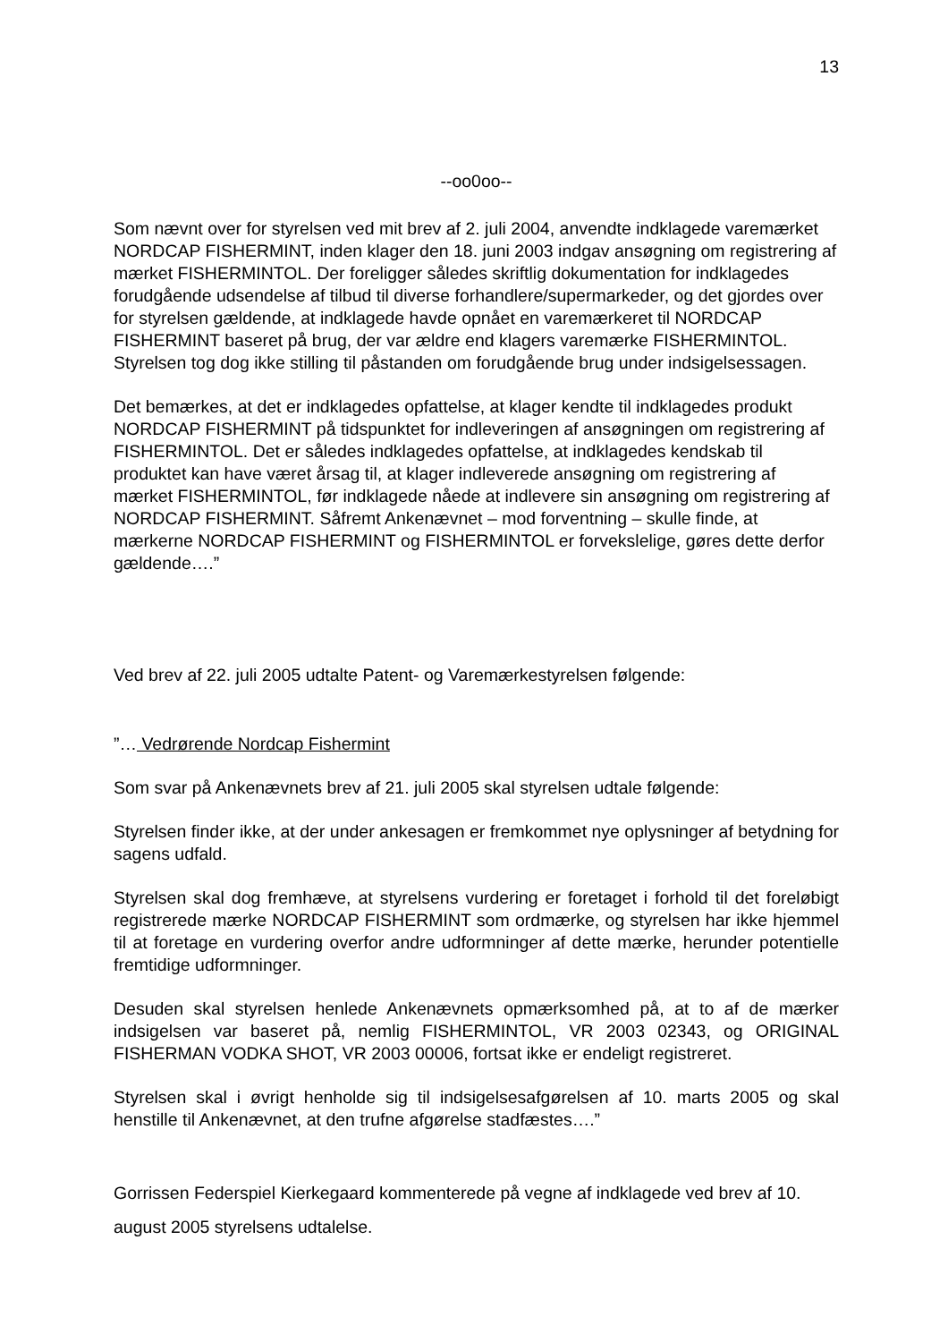13
--oo0oo--
Som nævnt over for styrelsen ved mit brev af 2. juli 2004, anvendte indklagede varemærket NORDCAP FISHERMINT, inden klager den 18. juni 2003 indgav ansøgning om registrering af mærket FISHERMINTOL. Der foreligger således skriftlig dokumentation for indklagedes forudgående udsendelse af tilbud til diverse forhandlere/supermarkeder, og det gjordes over for styrelsen gældende, at indklagede havde opnået en varemærkeret til NORDCAP FISHERMINT baseret på brug, der var ældre end klagers varemærke FISHERMINTOL. Styrelsen tog dog ikke stilling til påstanden om forudgående brug under indsigelsessagen.
Det bemærkes, at det er indklagedes opfattelse, at klager kendte til indklagedes produkt NORDCAP FISHERMINT på tidspunktet for indleveringen af ansøgningen om registrering af FISHERMINTOL. Det er således indklagedes opfattelse, at indklagedes kendskab til produktet kan have været årsag til, at klager indleverede ansøgning om registrering af mærket FISHERMINTOL, før indklagede nåede at indlevere sin ansøgning om registrering af NORDCAP FISHERMINT. Såfremt Ankenævnet – mod forventning – skulle finde, at mærkerne NORDCAP FISHERMINT og FISHERMINTOL er forvekslelige, gøres dette derfor gældende….”
Ved brev af 22. juli 2005 udtalte Patent- og Varemærkestyrelsen følgende:
”… Vedrørende Nordcap Fishermint
Som svar på Ankenævnets brev af 21. juli 2005 skal styrelsen udtale følgende:
Styrelsen finder ikke, at der under ankesagen er fremkommet nye oplysninger af betydning for sagens udfald.
Styrelsen skal dog fremhæve, at styrelsens vurdering er foretaget i forhold til det foreløbigt registrerede mærke NORDCAP FISHERMINT som ordmærke, og styrelsen har ikke hjemmel til at foretage en vurdering overfor andre udformninger af dette mærke, herunder potentielle fremtidige udformninger.
Desuden skal styrelsen henlede Ankenævnets opmærksomhed på, at to af de mærker indsigelsen var baseret på, nemlig FISHERMINTOL, VR 2003 02343, og ORIGINAL FISHERMAN VODKA SHOT, VR 2003 00006, fortsat ikke er endeligt registreret.
Styrelsen skal i øvrigt henholde sig til indsigelsesafgørelsen af 10. marts 2005 og skal henstille til Ankenævnet, at den trufne afgørelse stadfæstes….”
Gorrissen Federspiel Kierkegaard kommenterede på vegne af indklagede ved brev af 10. august 2005 styrelsens udtalelse.